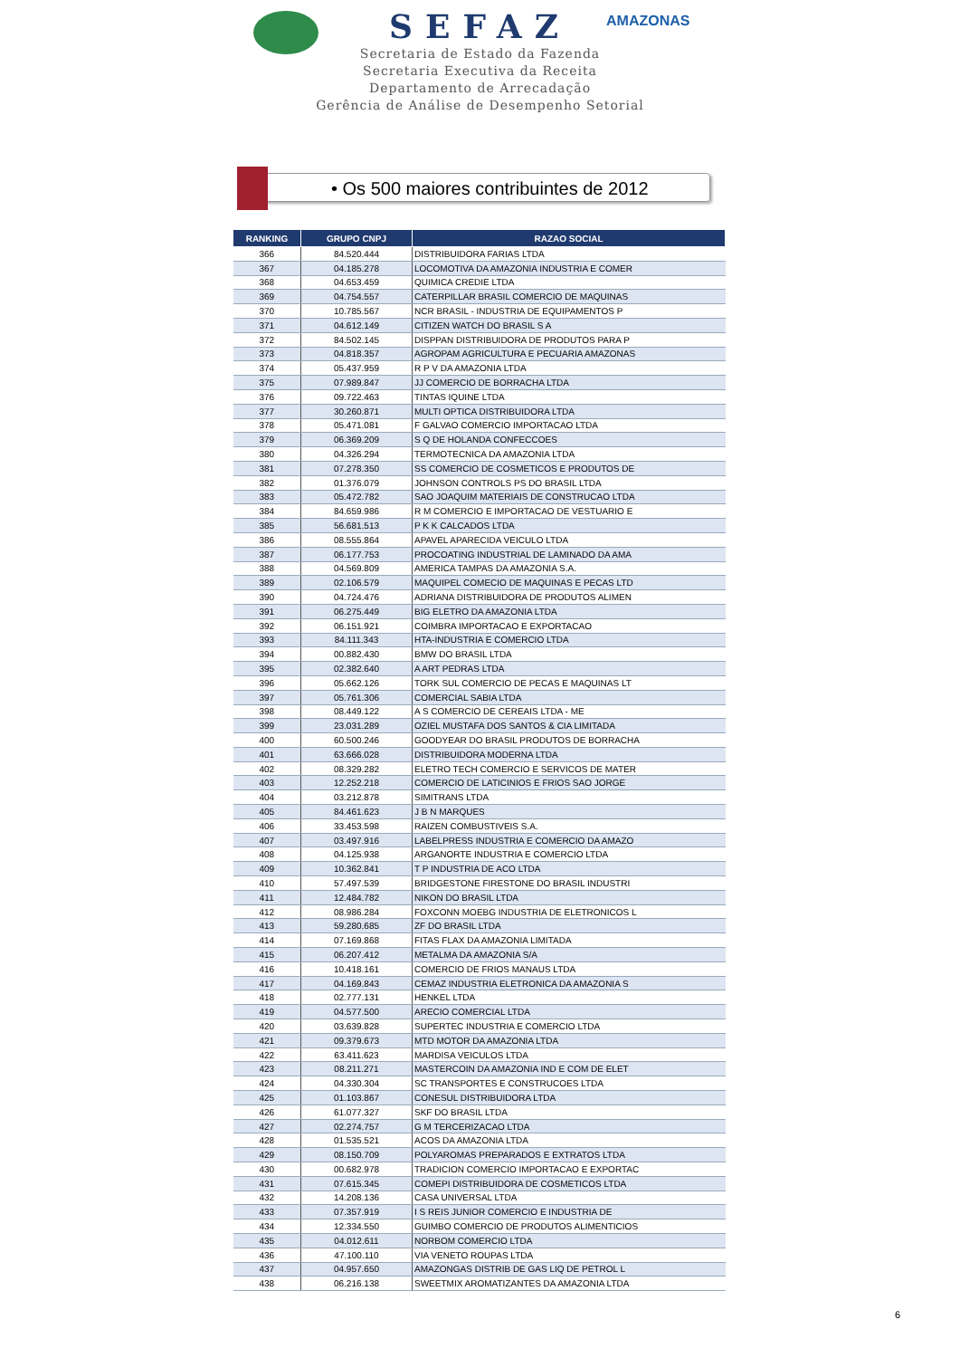AMAZONAS
SEFAZ
Secretaria de Estado da Fazenda
Secretaria Executiva da Receita
Departamento de Arrecadação
Gerência de Análise de Desempenho Setorial
• Os 500 maiores contribuintes de 2012
| RANKING | GRUPO CNPJ | RAZAO SOCIAL |
| --- | --- | --- |
| 366 | 84.520.444 | DISTRIBUIDORA FARIAS LTDA |
| 367 | 04.185.278 | LOCOMOTIVA DA AMAZONIA INDUSTRIA E COMER |
| 368 | 04.653.459 | QUIMICA CREDIE LTDA |
| 369 | 04.754.557 | CATERPILLAR BRASIL COMERCIO DE MAQUINAS |
| 370 | 10.785.567 | NCR BRASIL - INDUSTRIA DE EQUIPAMENTOS P |
| 371 | 04.612.149 | CITIZEN WATCH DO BRASIL S A |
| 372 | 84.502.145 | DISPPAN DISTRIBUIDORA DE PRODUTOS PARA P |
| 373 | 04.818.357 | AGROPAM AGRICULTURA E PECUARIA AMAZONAS |
| 374 | 05.437.959 | R P V DA AMAZONIA LTDA |
| 375 | 07.989.847 | JJ COMERCIO DE BORRACHA LTDA |
| 376 | 09.722.463 | TINTAS IQUINE LTDA |
| 377 | 30.260.871 | MULTI OPTICA DISTRIBUIDORA LTDA |
| 378 | 05.471.081 | F GALVAO COMERCIO IMPORTACAO LTDA |
| 379 | 06.369.209 | S Q DE HOLANDA CONFECCOES |
| 380 | 04.326.294 | TERMOTECNICA DA AMAZONIA LTDA |
| 381 | 07.278.350 | SS COMERCIO DE COSMETICOS E PRODUTOS DE |
| 382 | 01.376.079 | JOHNSON CONTROLS PS DO BRASIL LTDA |
| 383 | 05.472.782 | SAO JOAQUIM MATERIAIS DE CONSTRUCAO LTDA |
| 384 | 84.659.986 | R M COMERCIO E IMPORTACAO DE VESTUARIO E |
| 385 | 56.681.513 | P K K CALCADOS LTDA |
| 386 | 08.555.864 | APAVEL APARECIDA VEICULO LTDA |
| 387 | 06.177.753 | PROCOATING INDUSTRIAL DE LAMINADO DA AMA |
| 388 | 04.569.809 | AMERICA TAMPAS DA AMAZONIA S.A. |
| 389 | 02.106.579 | MAQUIPEL COMECIO DE MAQUINAS E PECAS LTD |
| 390 | 04.724.476 | ADRIANA DISTRIBUIDORA DE PRODUTOS ALIMEN |
| 391 | 06.275.449 | BIG ELETRO DA AMAZONIA LTDA |
| 392 | 06.151.921 | COIMBRA IMPORTACAO E EXPORTACAO |
| 393 | 84.111.343 | HTA-INDUSTRIA E COMERCIO LTDA |
| 394 | 00.882.430 | BMW DO BRASIL LTDA |
| 395 | 02.382.640 | A ART PEDRAS LTDA |
| 396 | 05.662.126 | TORK SUL COMERCIO DE PECAS E MAQUINAS LT |
| 397 | 05.761.306 | COMERCIAL SABIA LTDA |
| 398 | 08.449.122 | A S COMERCIO DE CEREAIS LTDA - ME |
| 399 | 23.031.289 | OZIEL MUSTAFA DOS SANTOS & CIA LIMITADA |
| 400 | 60.500.246 | GOODYEAR DO BRASIL PRODUTOS DE BORRACHA |
| 401 | 63.666.028 | DISTRIBUIDORA MODERNA LTDA |
| 402 | 08.329.282 | ELETRO TECH COMERCIO E SERVICOS DE MATER |
| 403 | 12.252.218 | COMERCIO DE LATICINIOS E FRIOS SAO JORGE |
| 404 | 03.212.878 | SIMITRANS LTDA |
| 405 | 84.461.623 | J B N MARQUES |
| 406 | 33.453.598 | RAIZEN COMBUSTIVEIS S.A. |
| 407 | 03.497.916 | LABELPRESS INDUSTRIA E COMERCIO DA AMAZO |
| 408 | 04.125.938 | ARGANORTE INDUSTRIA E COMERCIO LTDA |
| 409 | 10.362.841 | T P INDUSTRIA DE ACO LTDA |
| 410 | 57.497.539 | BRIDGESTONE FIRESTONE DO BRASIL INDUSTRI |
| 411 | 12.484.782 | NIKON DO BRASIL LTDA |
| 412 | 08.986.284 | FOXCONN MOEBG INDUSTRIA DE ELETRONICOS L |
| 413 | 59.280.685 | ZF DO BRASIL LTDA |
| 414 | 07.169.868 | FITAS FLAX DA AMAZONIA LIMITADA |
| 415 | 06.207.412 | METALMA DA AMAZONIA S/A |
| 416 | 10.418.161 | COMERCIO DE FRIOS MANAUS LTDA |
| 417 | 04.169.843 | CEMAZ INDUSTRIA ELETRONICA DA AMAZONIA S |
| 418 | 02.777.131 | HENKEL LTDA |
| 419 | 04.577.500 | ARECIO COMERCIAL LTDA |
| 420 | 03.639.828 | SUPERTEC INDUSTRIA E COMERCIO LTDA |
| 421 | 09.379.673 | MTD MOTOR DA AMAZONIA LTDA |
| 422 | 63.411.623 | MARDISA VEICULOS LTDA |
| 423 | 08.211.271 | MASTERCOIN DA AMAZONIA IND E COM DE ELET |
| 424 | 04.330.304 | SC TRANSPORTES E CONSTRUCOES LTDA |
| 425 | 01.103.867 | CONESUL DISTRIBUIDORA LTDA |
| 426 | 61.077.327 | SKF DO BRASIL LTDA |
| 427 | 02.274.757 | G M TERCERIZACAO LTDA |
| 428 | 01.535.521 | ACOS DA AMAZONIA LTDA |
| 429 | 08.150.709 | POLYAROMAS PREPARADOS E EXTRATOS LTDA |
| 430 | 00.682.978 | TRADICION COMERCIO IMPORTACAO E EXPORTAC |
| 431 | 07.615.345 | COMEPI DISTRIBUIDORA DE COSMETICOS LTDA |
| 432 | 14.208.136 | CASA UNIVERSAL LTDA |
| 433 | 07.357.919 | I S REIS JUNIOR COMERCIO E INDUSTRIA DE |
| 434 | 12.334.550 | GUIMBO COMERCIO DE PRODUTOS ALIMENTICIOS |
| 435 | 04.012.611 | NORBOM COMERCIO LTDA |
| 436 | 47.100.110 | VIA VENETO ROUPAS LTDA |
| 437 | 04.957.650 | AMAZONGAS DISTRIB DE GAS LIQ DE PETROL L |
| 438 | 06.216.138 | SWEETMIX AROMATIZANTES DA AMAZONIA LTDA |
6